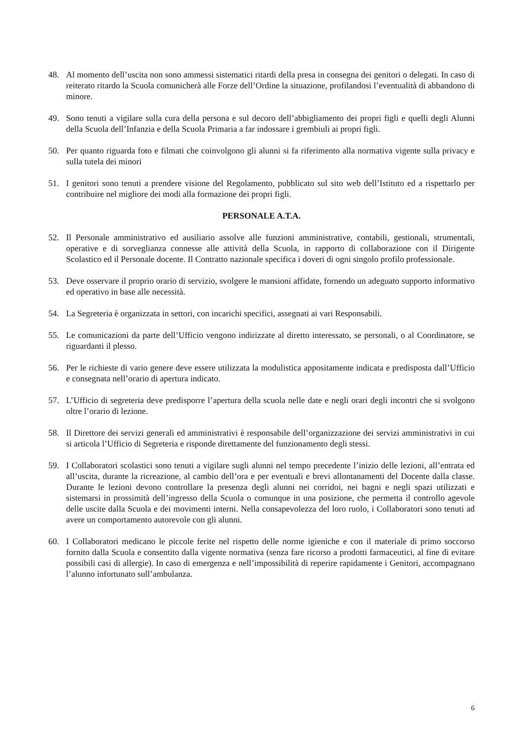48. Al momento dell’uscita non sono ammessi sistematici ritardi della presa in consegna dei genitori o delegati. In caso di reiterato ritardo la Scuola comunicherà alle Forze dell’Ordine la situazione, profilandosi l’eventualità di abbandono di minore.
49. Sono tenuti a vigilare sulla cura della persona e sul decoro dell’abbigliamento dei propri figli e quelli degli Alunni della Scuola dell’Infanzia e della Scuola Primaria a far indossare i grembiuli ai propri figli.
50. Per quanto riguarda foto e filmati che coinvolgono gli alunni si fa riferimento alla normativa vigente sulla privacy e sulla tutela dei minori
51. I genitori sono tenuti a prendere visione del Regolamento, pubblicato sul sito web dell’Istituto ed a rispettarlo per contribuire nel migliore dei modi alla formazione dei propri figli.
PERSONALE A.T.A.
52. Il Personale amministrativo ed ausiliario assolve alle funzioni amministrative, contabili, gestionali, strumentali, operative e di sorveglianza connesse alle attività della Scuola, in rapporto di collaborazione con il Dirigente Scolastico ed il Personale docente. Il Contratto nazionale specifica i doveri di ogni singolo profilo professionale.
53. Deve osservare il proprio orario di servizio, svolgere le mansioni affidate, fornendo un adeguato supporto informativo ed operativo in base alle necessità.
54. La Segreteria è organizzata in settori, con incarichi specifici, assegnati ai vari Responsabili.
55. Le comunicazioni da parte dell’Ufficio vengono indirizzate al diretto interessato, se personali, o al Coordinatore, se riguardanti il plesso.
56. Per le richieste di vario genere deve essere utilizzata la modulistica appositamente indicata e predisposta dall’Ufficio e consegnata nell’orario di apertura indicato.
57. L’Ufficio di segreteria deve predisporre l’apertura della scuola nelle date e negli orari degli incontri che si svolgono oltre l’orario di lezione.
58. Il Direttore dei servizi generali ed amministrativi è responsabile dell’organizzazione dei servizi amministrativi in cui si articola l’Ufficio di Segreteria e risponde direttamente del funzionamento degli stessi.
59. I Collaboratori scolastici sono tenuti a vigilare sugli alunni nel tempo precedente l’inizio delle lezioni, all’entrata ed all’uscita, durante la ricreazione, al cambio dell’ora e per eventuali e brevi allontanamenti del Docente dalla classe. Durante le lezioni devono controllare la presenza degli alunni nei corridoi, nei bagni e negli spazi utilizzati e sistemarsi in prossimità dell’ingresso della Scuola o comunque in una posizione, che permetta il controllo agevole delle uscite dalla Scuola e dei movimenti interni. Nella consapevolezza del loro ruolo, i Collaboratori sono tenuti ad avere un comportamento autorevole con gli alunni.
60. I Collaboratori medicano le piccole ferite nel rispetto delle norme igieniche e con il materiale di primo soccorso fornito dalla Scuola e consentito dalla vigente normativa (senza fare ricorso a prodotti farmaceutici, al fine di evitare possibili casi di allergie). In caso di emergenza e nell’impossibilità di reperire rapidamente i Genitori, accompagnano l’alunno infortunato sull’ambulanza.
6